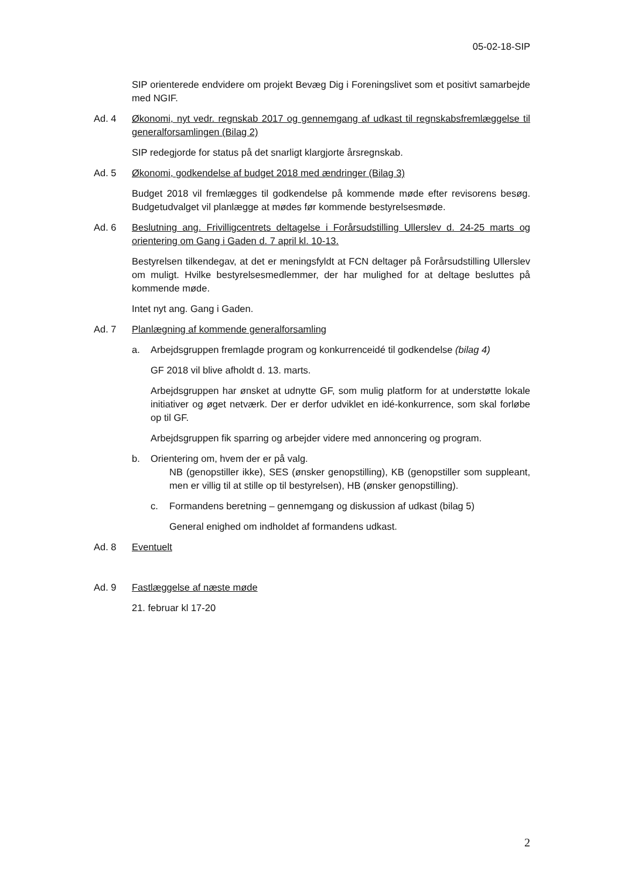05-02-18-SIP
SIP orienterede endvidere om projekt Bevæg Dig i Foreningslivet som et positivt samarbejde med NGIF.
Ad. 4 Økonomi, nyt vedr. regnskab 2017 og gennemgang af udkast til regnskabsfremlæggelse til generalforsamlingen (Bilag 2)
SIP redegjorde for status på det snarligt klargjorte årsregnskab.
Ad. 5 Økonomi, godkendelse af budget 2018 med ændringer (Bilag 3)
Budget 2018 vil fremlægges til godkendelse på kommende møde efter revisorens besøg. Budgetudvalget vil planlægge at mødes før kommende bestyrelsesmøde.
Ad. 6 Beslutning ang. Frivilligcentrets deltagelse i Forårsudstilling Ullerslev d. 24-25 marts og orientering om Gang i Gaden d. 7 april kl. 10-13.
Bestyrelsen tilkendegav, at det er meningsfyldt at FCN deltager på Forårsudstilling Ullerslev om muligt. Hvilke bestyrelsesmedlemmer, der har mulighed for at deltage besluttes på kommende møde.
Intet nyt ang. Gang i Gaden.
Ad. 7 Planlægning af kommende generalforsamling
a. Arbejdsgruppen fremlagde program og konkurrenceidé til godkendelse (bilag 4)
GF 2018 vil blive afholdt d. 13. marts.
Arbejdsgruppen har ønsket at udnytte GF, som mulig platform for at understøtte lokale initiativer og øget netværk. Der er derfor udviklet en idé-konkurrence, som skal forløbe op til GF.
Arbejdsgruppen fik sparring og arbejder videre med annoncering og program.
b. Orientering om, hvem der er på valg.
NB (genopstiller ikke), SES (ønsker genopstilling), KB (genopstiller som suppleant, men er villig til at stille op til bestyrelsen), HB (ønsker genopstilling).
c. Formandens beretning – gennemgang og diskussion af udkast (bilag 5)
General enighed om indholdet af formandens udkast.
Ad. 8 Eventuelt
Ad. 9 Fastlæggelse af næste møde
21. februar kl 17-20
2